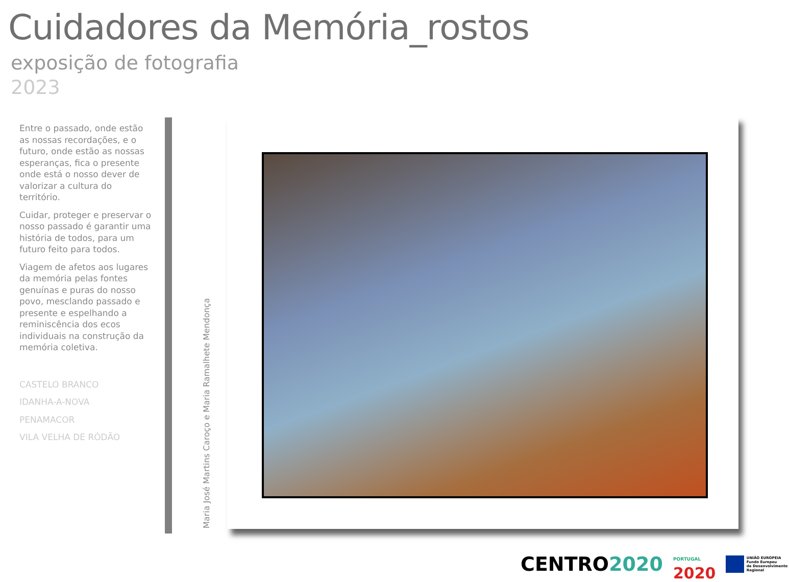Cuidadores da Memória_rostos
exposição de fotografia
2023
Entre o passado, onde estão as nossas recordações, e o futuro, onde estão as nossas esperanças, fica o presente onde está o nosso dever de valorizar a cultura do território.
Cuidar, proteger e preservar o nosso passado é garantir uma história de todos, para um futuro feito para todos.
Viagem de afetos aos lugares da memória pelas fontes genuínas e puras do nosso povo, mesclando passado e presente e espelhando a reminiscência dos ecos individuais na construção da memória coletiva.
CASTELO BRANCO
IDANHA-A-NOVA
PENAMACOR
VILA VELHA DE RÓDÃO
Maria José Martins Caroço e Maria Ramalhete Mendonça
CENTRO2020 PORTUGAL 2020 UNIÃO EUROPEIA
Fundo Europeu
de Desenvolvimento Regional